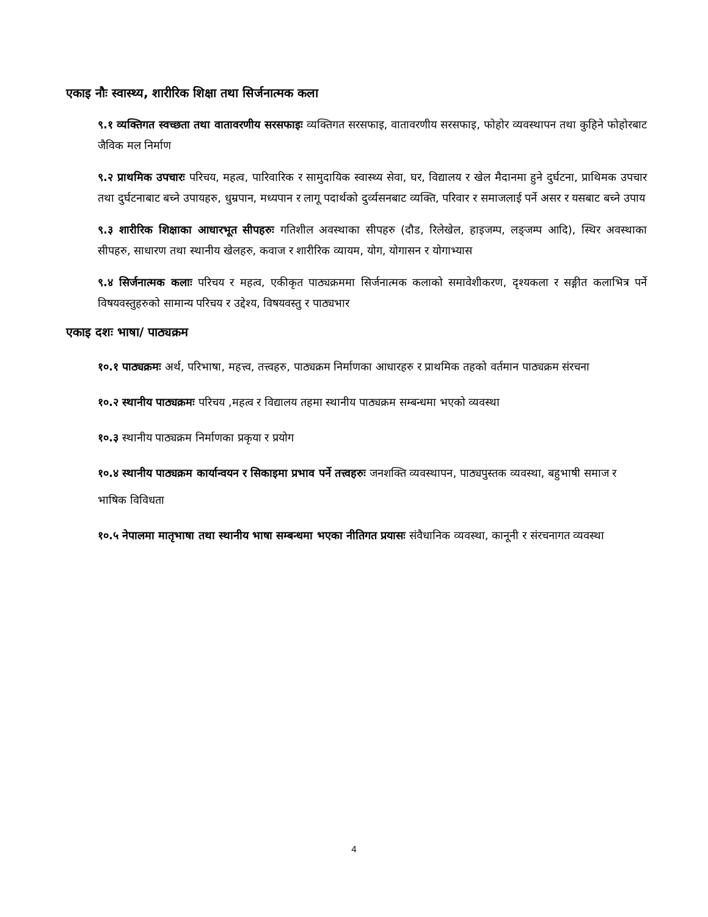एकाइ नौः स्वास्थ्य, शारीरिक शिक्षा तथा सिर्जनात्मक कला
९.१ व्यक्तिगत स्वच्छता तथा वातावरणीय सरसफाइः व्यक्तिगत सरसफाइ, वातावरणीय सरसफाइ, फोहोर व्यवस्थापन तथा कुहिने फोहोरबाट जैविक मल निर्माण
९.२ प्राथमिक उपचारः परिचय, महत्व, पारिवारिक र सामुदायिक स्वास्थ्य सेवा, घर, विद्यालय र खेल मैदानमा हुने दुर्घटना, प्राथिमक उपचार तथा दुर्घटनाबाट बच्ने उपायहरु, धुम्रपान, मध्यपान र लागू पदार्थको दुर्व्यसनबाट व्यक्ति, परिवार र समाजलाई पर्ने असर र यसबाट बच्ने उपाय
९.३ शारीरिक शिक्षाका आधारभूत सीपहरुः गतिशील अवस्थाका सीपहरु (दौड, रिलेखेल, हाइजम्प, लङ्जम्प आदि), स्थिर अवस्थाका सीपहरु, साधारण तथा स्थानीय खेलहरु, कवाज र शारीरिक व्यायम, योग, योगासन र योगाभ्यास
९.४ सिर्जनात्मक कलाः परिचय र महत्व, एकीकृत पाठ्यक्रममा सिर्जनात्मक कलाको समावेशीकरण, दृश्यकला र सङ्गीत कलाभित्र पर्ने विषयवस्तुहरुको सामान्य परिचय र उद्देश्य, विषयवस्तु र पाठ्यभार
एकाइ दशः भाषा/ पाठ्यक्रम
१०.१ पाठ्यक्रमः अर्थ, परिभाषा, महत्त्व, तत्त्वहरु, पाठ्यक्रम निर्माणका आधारहरु र प्राथमिक तहको वर्तमान पाठ्यक्रम संरचना
१०.२ स्थानीय पाठ्यक्रमः परिचय ,महत्व र विद्यालय तहमा स्थानीय पाठ्यक्रम सम्बन्धमा भएको व्यवस्था
१०.३ स्थानीय पाठ्यक्रम निर्माणका प्रकृया र प्रयोग
१०.४ स्थानीय पाठ्यक्रम कार्यान्वयन र सिकाइमा प्रभाव पर्ने तत्त्वहरुः जनशक्ति व्यवस्थापन, पाठ्यपुस्तक व्यवस्था, बहुभाषी समाज र भाषिक विविधता
१०.५ नेपालमा मातृभाषा तथा स्थानीय भाषा सम्बन्धमा भएका नीतिगत प्रयासः संवैधानिक व्यवस्था, कानूनी र संरचनागत व्यवस्था
4